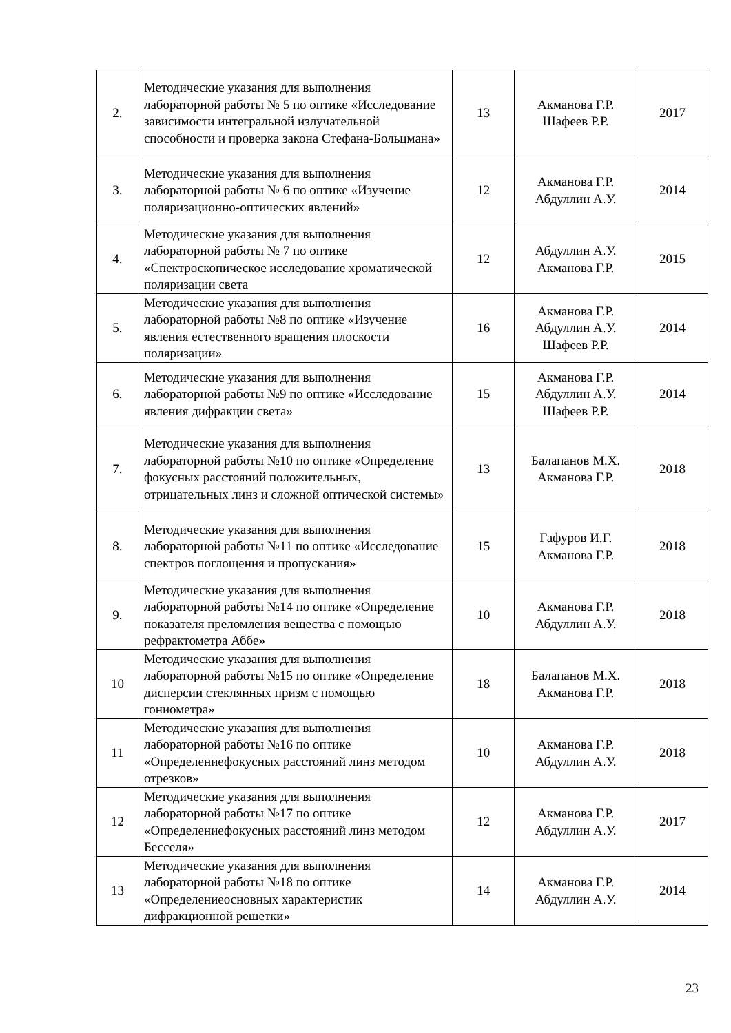| 2. | Методические указания для выполнения лабораторной работы № 5 по оптике «Исследование зависимости интегральной излучательной способности и проверка закона Стефана-Больцмана» | 13 | Акманова Г.Р. Шафеев Р.Р. | 2017 |
| 3. | Методические указания для выполнения лабораторной работы № 6 по оптике «Изучение поляризационно-оптических явлений» | 12 | Акманова Г.Р. Абдуллин А.У. | 2014 |
| 4. | Методические указания для выполнения лабораторной работы № 7 по оптике «Спектроскопическое исследование хроматической поляризации света | 12 | Абдуллин А.У. Акманова Г.Р. | 2015 |
| 5. | Методические указания для выполнения лабораторной работы №8 по оптике «Изучение явления естественного вращения плоскости поляризации» | 16 | Акманова Г.Р. Абдуллин А.У. Шафеев Р.Р. | 2014 |
| 6. | Методические указания для выполнения лабораторной работы №9 по оптике «Исследование явления дифракции света» | 15 | Акманова Г.Р. Абдуллин А.У. Шафеев Р.Р. | 2014 |
| 7. | Методические указания для выполнения лабораторной работы №10 по оптике «Определение фокусных расстояний положительных, отрицательных линз и сложной оптической системы» | 13 | Балапанов М.Х. Акманова Г.Р. | 2018 |
| 8. | Методические указания для выполнения лабораторной работы №11 по оптике «Исследование спектров поглощения и пропускания» | 15 | Гафуров И.Г. Акманова Г.Р. | 2018 |
| 9. | Методические указания для выполнения лабораторной работы №14 по оптике «Определение показателя преломления вещества с помощью рефрактометра Аббе» | 10 | Акманова Г.Р. Абдуллин А.У. | 2018 |
| 10 | Методические указания для выполнения лабораторной работы №15 по оптике «Определение дисперсии стеклянных призм с помощью гониометра» | 18 | Балапанов М.Х. Акманова Г.Р. | 2018 |
| 11 | Методические указания для выполнения лабораторной работы №16 по оптике «Определениефокусных расстояний линз методом отрезков» | 10 | Акманова Г.Р. Абдуллин А.У. | 2018 |
| 12 | Методические указания для выполнения лабораторной работы №17 по оптике «Определениефокусных расстояний линз методом Бесселя» | 12 | Акманова Г.Р. Абдуллин А.У. | 2017 |
| 13 | Методические указания для выполнения лабораторной работы №18 по оптике «Определениеосновных характеристик дифракционной решетки» | 14 | Акманова Г.Р. Абдуллин А.У. | 2014 |
23